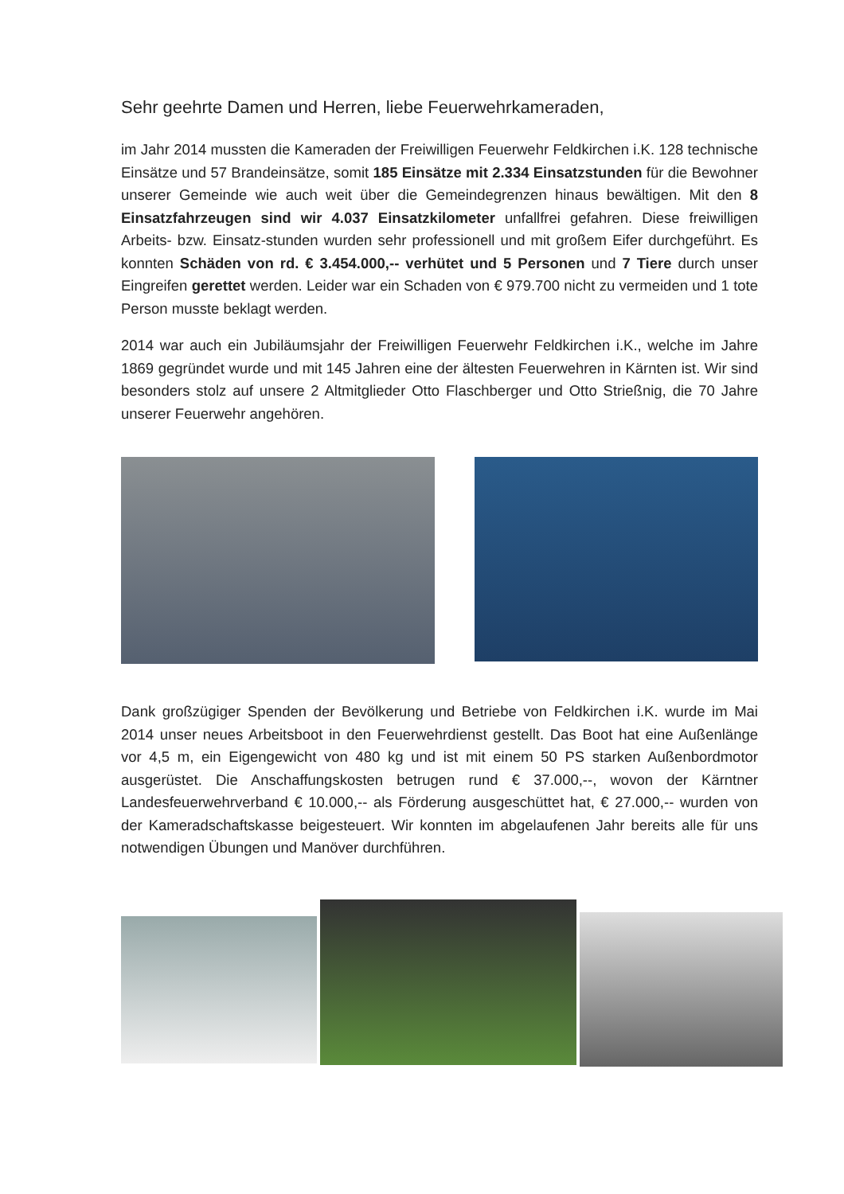Sehr geehrte Damen und Herren, liebe Feuerwehrkameraden,
im Jahr 2014 mussten die Kameraden der Freiwilligen Feuerwehr Feldkirchen i.K. 128 technische Einsätze und 57 Brandeinsätze, somit 185 Einsätze mit 2.334 Einsatzstunden für die Bewohner unserer Gemeinde wie auch weit über die Gemeindegrenzen hinaus bewältigen. Mit den 8 Einsatzfahrzeugen sind wir 4.037 Einsatzkilometer unfallfrei gefahren. Diese freiwilligen Arbeits- bzw. Einsatz-stunden wurden sehr professionell und mit großem Eifer durchgeführt. Es konnten Schäden von rd. € 3.454.000,-- verhütet und 5 Personen und 7 Tiere durch unser Eingreifen gerettet werden. Leider war ein Schaden von € 979.700 nicht zu vermeiden und 1 tote Person musste beklagt werden.
2014 war auch ein Jubiläumsjahr der Freiwilligen Feuerwehr Feldkirchen i.K., welche im Jahre 1869 gegründet wurde und mit 145 Jahren eine der ältesten Feuerwehren in Kärnten ist. Wir sind besonders stolz auf unsere 2 Altmitglieder Otto Flaschberger und Otto Strießnig, die 70 Jahre unserer Feuerwehr angehören.
Dank großzügiger Spenden der Bevölkerung und Betriebe von Feldkirchen i.K. wurde im Mai 2014 unser neues Arbeitsboot in den Feuerwehrdienst gestellt. Das Boot hat eine Außenlänge vor 4,5 m, ein Eigengewicht von 480 kg und ist mit einem 50 PS starken Außenbordmotor ausgerüstet. Die Anschaffungskosten betrugen rund € 37.000,--, wovon der Kärntner Landesfeuerwehrverband € 10.000,-- als Förderung ausgeschüttet hat, € 27.000,-- wurden von der Kameradschaftskasse beigesteuert. Wir konnten im abgelaufenen Jahr bereits alle für uns notwendigen Übungen und Manöver durchführen.